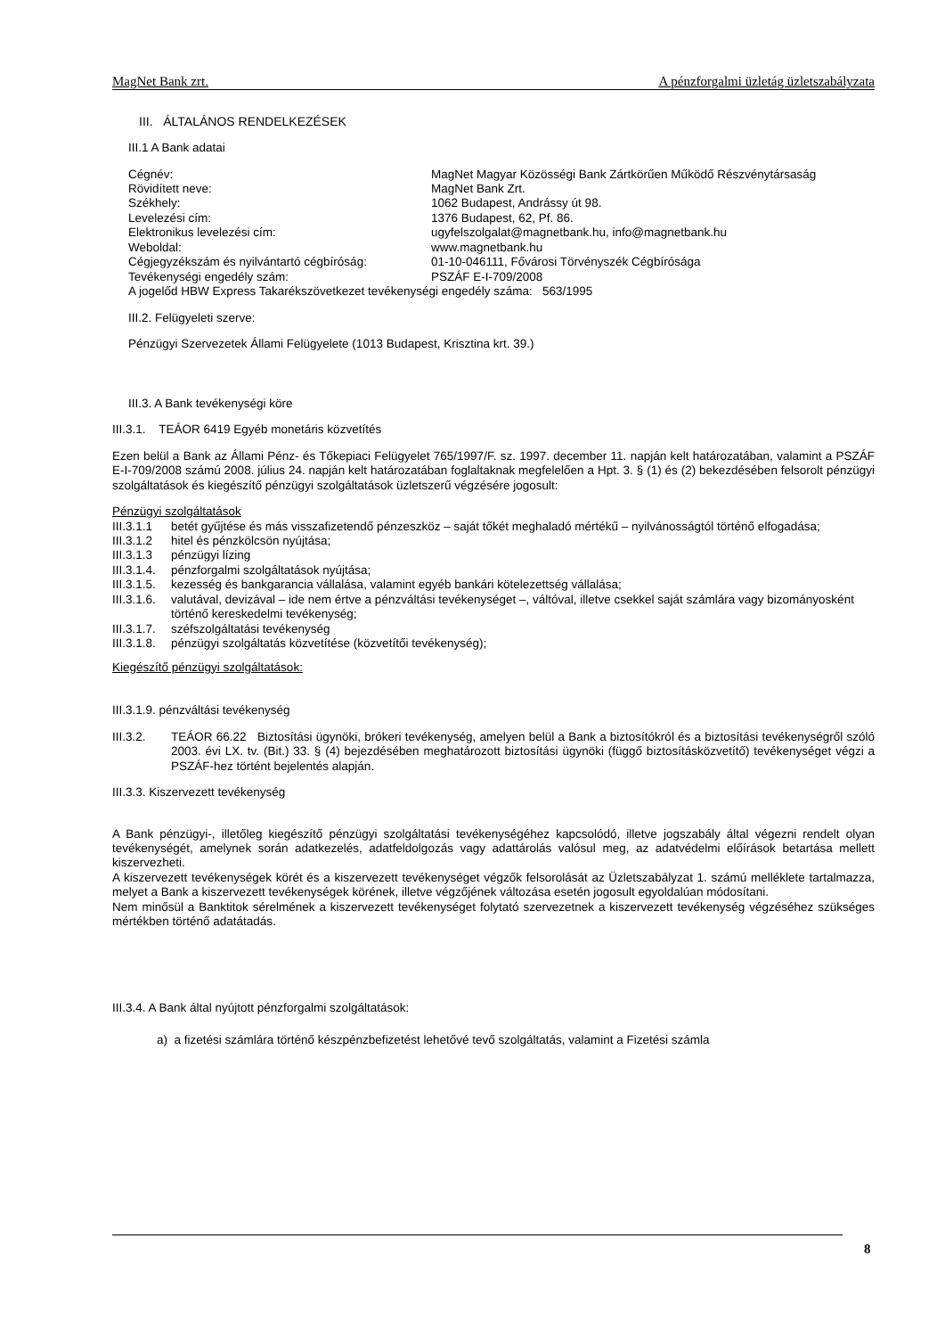MagNet Bank zrt. A pénzforgalmi üzletág üzletszabályzata
III. ÁLTALÁNOS RENDELKEZÉSEK
III.1 A Bank adatai
| Cégnév: | MagNet Magyar Közösségi Bank Zártkörűen Működő Részvénytársaság |
| Rövidített neve: | MagNet Bank Zrt. |
| Székhely: | 1062 Budapest, Andrássy út 98. |
| Levelezési cím: | 1376 Budapest, 62, Pf. 86. |
| Elektronikus levelezési cím: | ugyfelszolgalat@magnetbank.hu, info@magnetbank.hu |
| Weboldal: | www.magnetbank.hu |
| Cégjegyzékszám és nyilvántartó cégbíróság: | 01-10-046111, Fővárosi Törvényszék Cégbírósága |
| Tevékenységi engedély szám: | PSZÁF E-I-709/2008 |
| A jogelőd HBW Express Takarékszövetkezet tevékenységi engedély száma: 563/1995 | |
III.2. Felügyeleti szerve:
Pénzügyi Szervezetek Állami Felügyelete (1013 Budapest, Krisztina krt. 39.)
III.3. A Bank tevékenységi köre
III.3.1. TEÁOR 6419 Egyéb monetáris közvetítés
Ezen belül a Bank az Állami Pénz- és Tőkepiaci Felügyelet 765/1997/F. sz. 1997. december 11. napján kelt határozatában, valamint a PSZÁF E-I-709/2008 számú 2008. július 24. napján kelt határozatában foglaltaknak megfelelően a Hpt. 3. § (1) és (2) bekezdésében felsorolt pénzügyi szolgáltatások és kiegészítő pénzügyi szolgáltatások üzletszerű végzésére jogosult:
Pénzügyi szolgáltatások
III.3.1.1 betét gyűjtése és más visszafizetendő pénzeszköz – saját tőkét meghaladó mértékű – nyilvánosságtól történő elfogadása;
III.3.1.2 hitel és pénzkölcsön nyújtása;
III.3.1.3 pénzügyi lízing
III.3.1.4. pénzforgalmi szolgáltatások nyújtása;
III.3.1.5. kezesség és bankgarancia vállalása, valamint egyéb bankári kötelezettség vállalása;
III.3.1.6. valutával, devizával – ide nem értve a pénzváltási tevékenységet –, váltóval, illetve csekkel saját számlára vagy bizományosként történő kereskedelmi tevékenység;
III.3.1.7. széfszolgáltatási tevékenység
III.3.1.8. pénzügyi szolgáltatás közvetítése (közvetítői tevékenység);
Kiegészítő pénzügyi szolgáltatások:
III.3.1.9. pénzváltási tevékenység
III.3.2. TEÁOR 66.22 Biztosítási ügynöki, brókeri tevékenység, amelyen belül a Bank a biztosítókról és a biztosítási tevékenységről szóló 2003. évi LX. tv. (Bit.) 33. § (4) bejezdésében meghatározott biztosítási ügynöki (függő biztosításközvetítő) tevékenységet végzi a PSZÁF-hez történt bejelentés alapján.
III.3.3. Kiszervezett tevékenység
A Bank pénzügyi-, illetőleg kiegészítő pénzügyi szolgáltatási tevékenységéhez kapcsolódó, illetve jogszabály által végezni rendelt olyan tevékenységét, amelynek során adatkezelés, adatfeldolgozás vagy adattárolás valósul meg, az adatvédelmi előírások betartása mellett kiszervezheti.
A kiszervezett tevékenységek körét és a kiszervezett tevékenységet végzők felsorolását az Üzletszabályzat 1. számú melléklete tartalmazza, melyet a Bank a kiszervezett tevékenységek körének, illetve végzőjének változása esetén jogosult egyoldalúan módosítani.
Nem minősül a Banktitok sérelmének a kiszervezett tevékenységet folytató szervezetnek a kiszervezett tevékenység végzéséhez szükséges mértékben történő adatátadás.
III.3.4. A Bank által nyújtott pénzforgalmi szolgáltatások:
a) a fizetési számlára történő készpénzbefizetést lehetővé tevő szolgáltatás, valamint a Fizetési számla
8